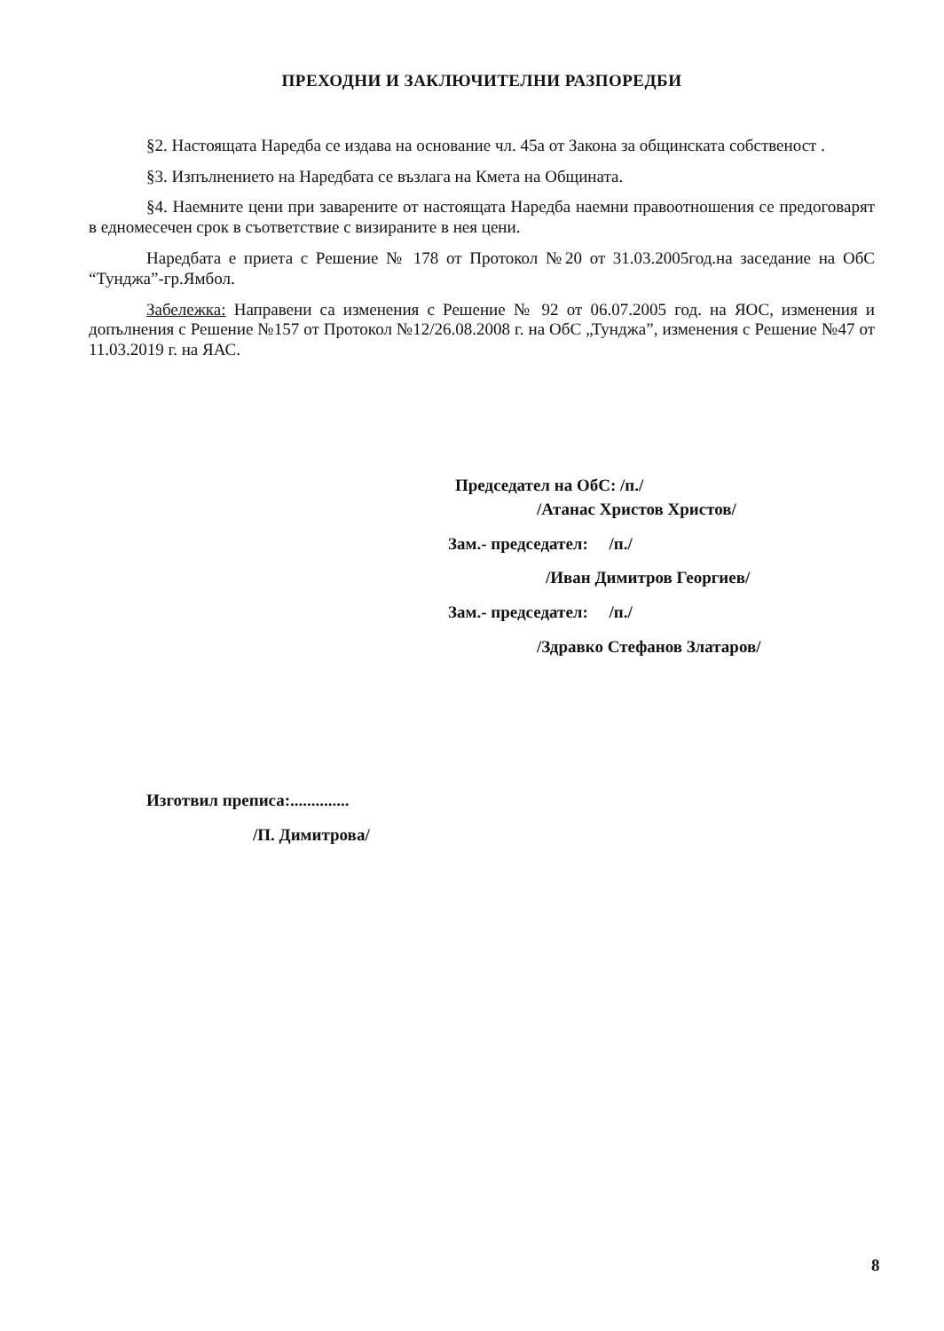ПРЕХОДНИ И ЗАКЛЮЧИТЕЛНИ РАЗПОРЕДБИ
§2. Настоящата Наредба се издава на основание чл. 45а от Закона за общинската собственост .
§3. Изпълнението на Наредбата се възлага на Кмета на Общината.
§4. Наемните цени при заварените от настоящата Наредба наемни правоотношения се предоговарят в едномесечен срок в съответствие с визираните в нея цени.
Наредбата е приета с Решение № 178 от Протокол №20 от 31.03.2005год.на заседание на ОбС “Тунджа”-гр.Ямбол.
Забележка: Направени са изменения с Решение № 92 от 06.07.2005 год. на ЯОС, изменения и допълнения с Решение №157 от Протокол №12/26.08.2008 г. на ОбС „Тунджа”, изменения с Решение №47 от 11.03.2019 г. на ЯАС.
Председател на ОбС: /п./
/Атанас Христов Христов/
Зам.- председател: /п./
/Иван Димитров Георгиев/
Зам.- председател: /п./
/Здравко Стефанов Златаров/
Изготвил преписа:..............
/П. Димитрова/
8